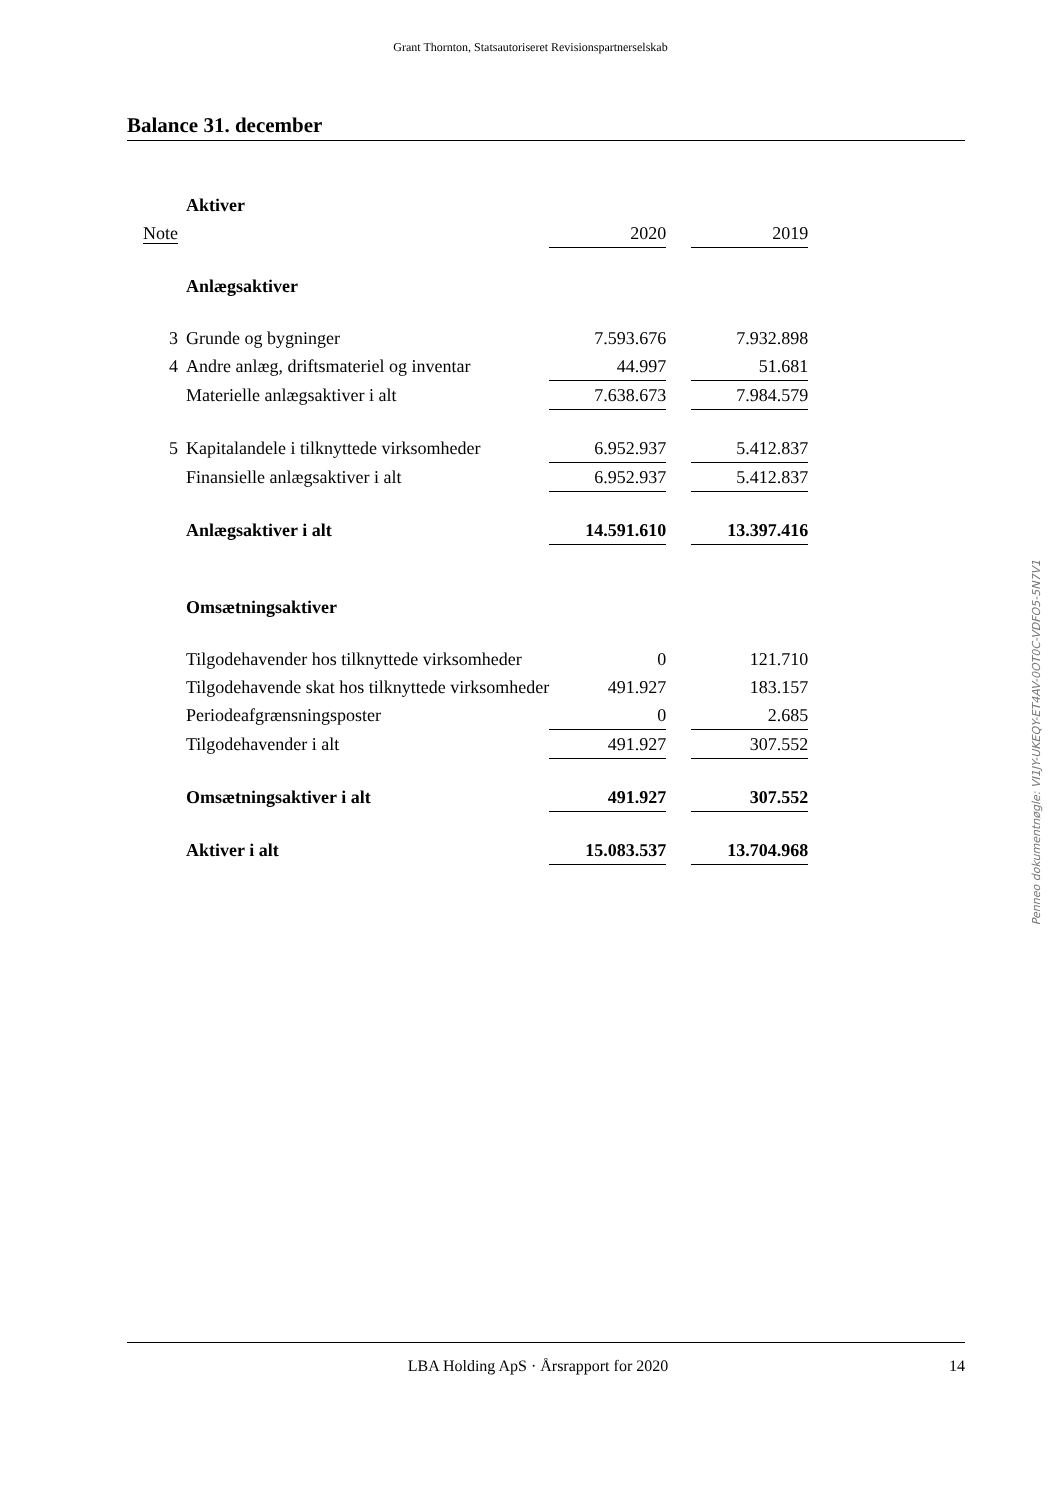Grant Thornton, Statsautoriseret Revisionspartnerselskab
Balance 31. december
| | Aktiver | | | |
| Note | | 2020 | | 2019 |
| | Anlægsaktiver | | | |
| 3 | Grunde og bygninger | 7.593.676 | | 7.932.898 |
| 4 | Andre anlæg, driftsmateriel og inventar | 44.997 | | 51.681 |
| | Materielle anlægsaktiver i alt | 7.638.673 | | 7.984.579 |
| 5 | Kapitalandele i tilknyttede virksomheder | 6.952.937 | | 5.412.837 |
| | Finansielle anlægsaktiver i alt | 6.952.937 | | 5.412.837 |
| | Anlægsaktiver i alt | 14.591.610 | | 13.397.416 |
| | Omsætningsaktiver | | | |
| | Tilgodehavender hos tilknyttede virksomheder | 0 | | 121.710 |
| | Tilgodehavende skat hos tilknyttede virksomheder | 491.927 | | 183.157 |
| | Periodeafgrænsningsposter | 0 | | 2.685 |
| | Tilgodehavender i alt | 491.927 | | 307.552 |
| | Omsætningsaktiver i alt | 491.927 | | 307.552 |
| | Aktiver i alt | 15.083.537 | | 13.704.968 |
Penneo dokumentnøgle: VI1JY-UKEQY-ET4AV-0OT0C-VDFO5-5N7V1
LBA Holding ApS · Årsrapport for 2020
14